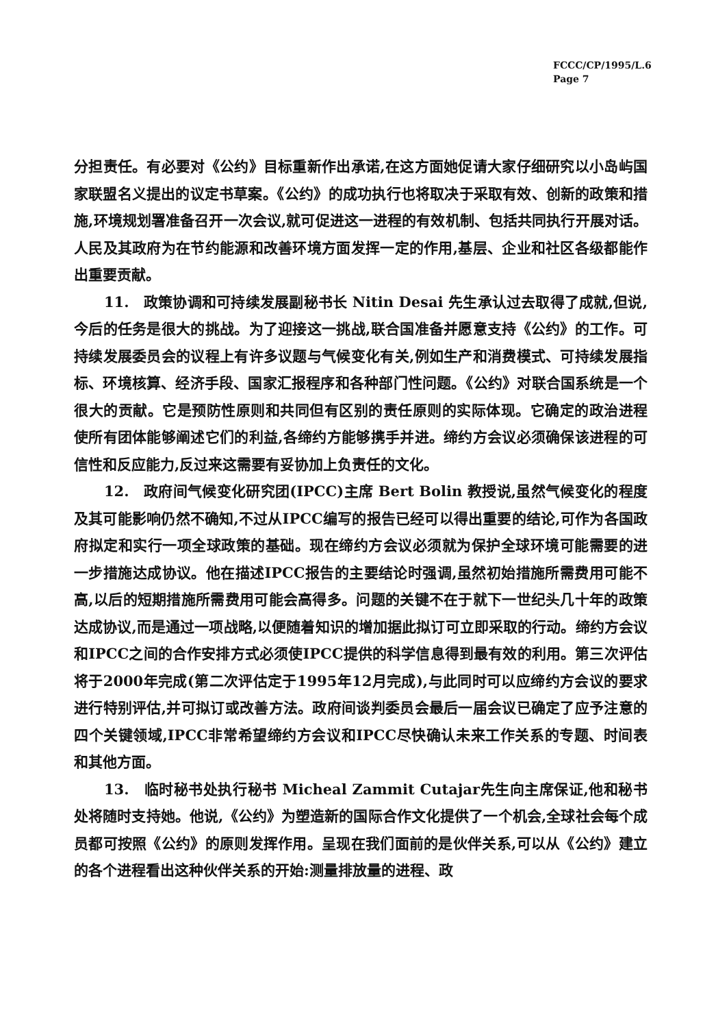FCCC/CP/1995/L.6
Page 7
分担责任。有必要对《公约》目标重新作出承诺,在这方面她促请大家仔细研究以小岛屿国家联盟名义提出的议定书草案。《公约》的成功执行也将取决于采取有效、创新的政策和措施,环境规划署准备召开一次会议,就可促进这一进程的有效机制、包括共同执行开展对话。人民及其政府为在节约能源和改善环境方面发挥一定的作用,基层、企业和社区各级都能作出重要贡献。
11.　政策协调和可持续发展副秘书长 Nitin Desai 先生承认过去取得了成就,但说,今后的任务是很大的挑战。为了迎接这一挑战,联合国准备并愿意支持《公约》的工作。可持续发展委员会的议程上有许多议题与气候变化有关,例如生产和消费模式、可持续发展指标、环境核算、经济手段、国家汇报程序和各种部门性问题。《公约》对联合国系统是一个很大的贡献。它是预防性原则和共同但有区别的责任原则的实际体现。它确定的政治进程使所有团体能够阐述它们的利益,各缔约方能够携手并进。缔约方会议必须确保该进程的可信性和反应能力,反过来这需要有妥协加上负责任的文化。
12.　政府间气候变化研究团(IPCC)主席 Bert Bolin 教授说,虽然气候变化的程度及其可能影响仍然不确知,不过从IPCC编写的报告已经可以得出重要的结论,可作为各国政府拟定和实行一项全球政策的基础。现在缔约方会议必须就为保护全球环境可能需要的进一步措施达成协议。他在描述IPCC报告的主要结论时强调,虽然初始措施所需费用可能不高,以后的短期措施所需费用可能会高得多。问题的关键不在于就下一世纪头几十年的政策达成协议,而是通过一项战略,以便随着知识的增加据此拟订可立即采取的行动。缔约方会议和IPCC之间的合作安排方式必须使IPCC提供的科学信息得到最有效的利用。第三次评估将于2000年完成(第二次评估定于1995年12月完成),与此同时可以应缔约方会议的要求进行特别评估,并可拟订或改善方法。政府间谈判委员会最后一届会议已确定了应予注意的四个关键领域,IPCC非常希望缔约方会议和IPCC尽快确认未来工作关系的专题、时间表和其他方面。
13.　临时秘书处执行秘书 Micheal Zammit Cutajar先生向主席保证,他和秘书处将随时支持她。他说,《公约》为塑造新的国际合作文化提供了一个机会,全球社会每个成员都可按照《公约》的原则发挥作用。呈现在我们面前的是伙伴关系,可以从《公约》建立的各个进程看出这种伙伴关系的开始:测量排放量的进程、政